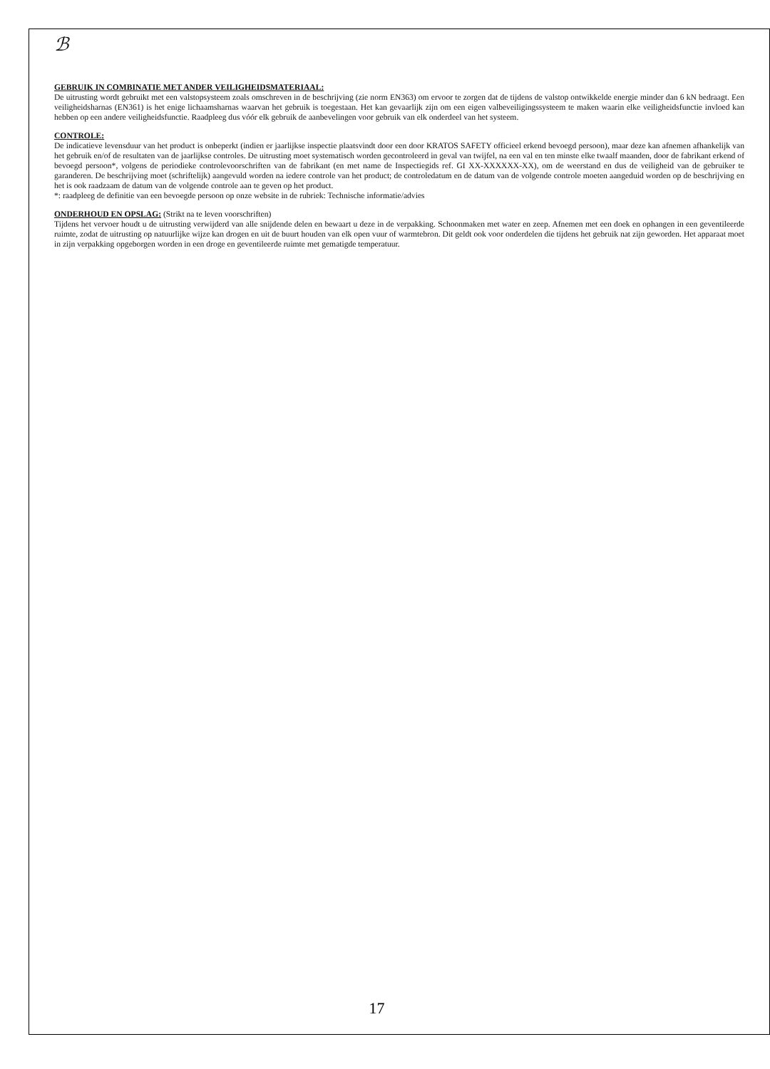ℬ
GEBRUIK IN COMBINATIE MET ANDER VEILIGHEIDSMATERIAAL:
De uitrusting wordt gebruikt met een valstopsysteem zoals omschreven in de beschrijving (zie norm EN363) om ervoor te zorgen dat de tijdens de valstop ontwikkelde energie minder dan 6 kN bedraagt. Een veiligheidsharnas (EN361) is het enige lichaamsharnas waarvan het gebruik is toegestaan. Het kan gevaarlijk zijn om een eigen valbeveiligingssysteem te maken waarin elke veiligheidsfunctie invloed kan hebben op een andere veiligheidsfunctie. Raadpleeg dus vóór elk gebruik de aanbevelingen voor gebruik van elk onderdeel van het systeem.
CONTROLE:
De indicatieve levensduur van het product is onbeperkt (indien er jaarlijkse inspectie plaatsvindt door een door KRATOS SAFETY officieel erkend bevoegd persoon), maar deze kan afnemen afhankelijk van het gebruik en/of de resultaten van de jaarlijkse controles. De uitrusting moet systematisch worden gecontroleerd in geval van twijfel, na een val en ten minste elke twaalf maanden, door de fabrikant erkend of bevoegd persoon*, volgens de periodieke controlevoorschriften van de fabrikant (en met name de Inspectiegids ref. GI XX-XXXXXX-XX), om de weerstand en dus de veiligheid van de gebruiker te garanderen. De beschrijving moet (schriftelijk) aangevuld worden na iedere controle van het product; de controledatum en de datum van de volgende controle moeten aangeduid worden op de beschrijving en het is ook raadzaam de datum van de volgende controle aan te geven op het product.
*: raadpleeg de definitie van een bevoegde persoon op onze website in de rubriek: Technische informatie/advies
ONDERHOUD EN OPSLAG: (Strikt na te leven voorschriften)
Tijdens het vervoer houdt u de uitrusting verwijderd van alle snijdende delen en bewaart u deze in de verpakking. Schoonmaken met water en zeep. Afnemen met een doek en ophangen in een geventileerde ruimte, zodat de uitrusting op natuurlijke wijze kan drogen en uit de buurt houden van elk open vuur of warmtebron. Dit geldt ook voor onderdelen die tijdens het gebruik nat zijn geworden. Het apparaat moet in zijn verpakking opgeborgen worden in een droge en geventileerde ruimte met gematigde temperatuur.
17